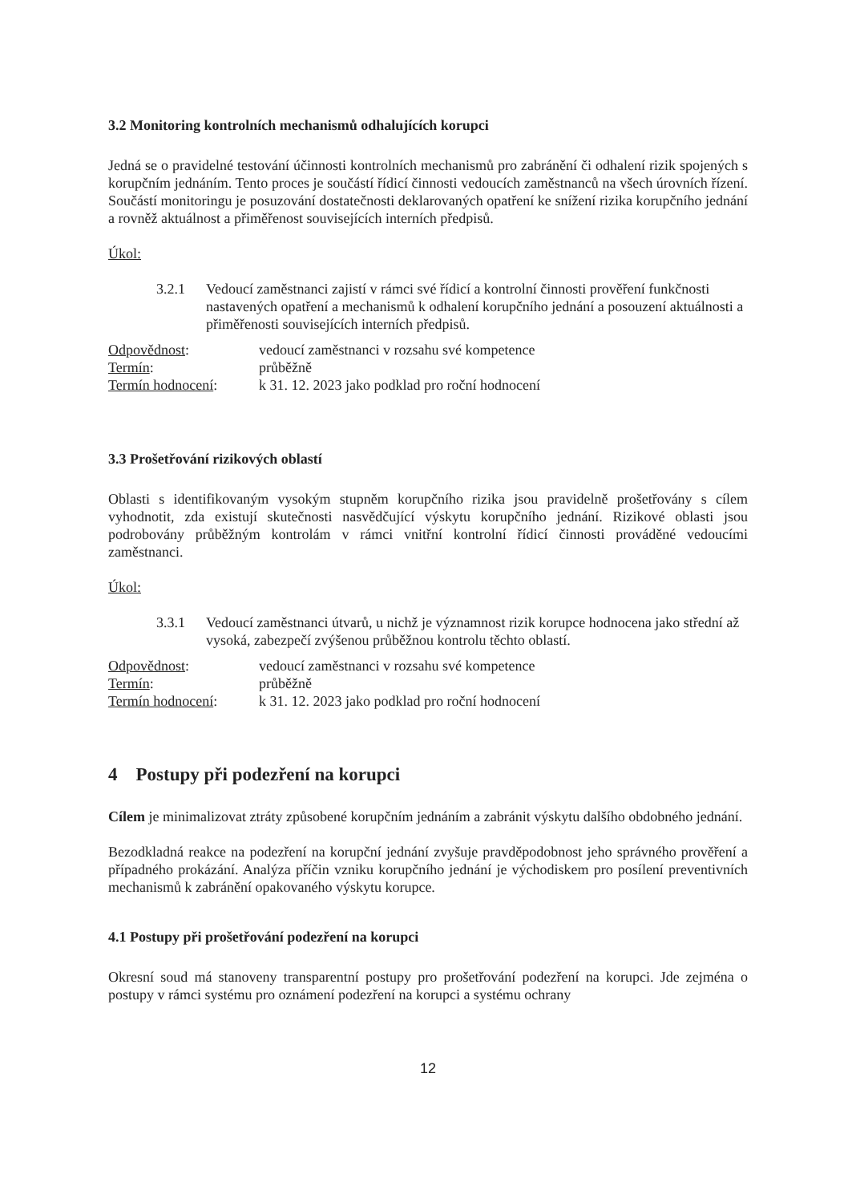3.2 Monitoring kontrolních mechanismů odhalujících korupci
Jedná se o pravidelné testování účinnosti kontrolních mechanismů pro zabránění či odhalení rizik spojených s korupčním jednáním. Tento proces je součástí řídicí činnosti vedoucích zaměstnanců na všech úrovních řízení. Součástí monitoringu je posuzování dostatečnosti deklarovaných opatření ke snížení rizika korupčního jednání a rovněž aktuálnost a přiměřenost souvisejících interních předpisů.
Úkol:
3.2.1 Vedoucí zaměstnanci zajistí v rámci své řídicí a kontrolní činnosti prověření funkčnosti nastavených opatření a mechanismů k odhalení korupčního jednání a posouzení aktuálnosti a přiměřenosti souvisejících interních předpisů.
| Odpovědnost : | vedoucí zaměstnanci v rozsahu své kompetence |
| Termín : | průběžně |
| Termín hodnocení : | k 31. 12. 2023 jako podklad pro roční hodnocení |
3.3 Prošetřování rizikových oblastí
Oblasti s identifikovaným vysokým stupněm korupčního rizika jsou pravidelně prošetřovány s cílem vyhodnotit, zda existují skutečnosti nasvědčující výskytu korupčního jednání. Rizikové oblasti jsou podrobovány průběžným kontrolám v rámci vnitřní kontrolní řídicí činnosti prováděné vedoucími zaměstnanci.
Úkol:
3.3.1 Vedoucí zaměstnanci útvarů, u nichž je významnost rizik korupce hodnocena jako střední až vysoká, zabezpečí zvýšenou průběžnou kontrolu těchto oblastí.
| Odpovědnost : | vedoucí zaměstnanci v rozsahu své kompetence |
| Termín : | průběžně |
| Termín hodnocení : | k 31. 12. 2023 jako podklad pro roční hodnocení |
4 Postupy při podezření na korupci
Cílem je minimalizovat ztráty způsobené korupčním jednáním a zabránit výskytu dalšího obdobného jednání.
Bezodkladná reakce na podezření na korupční jednání zvyšuje pravděpodobnost jeho správného prověření a případného prokázání. Analýza příčin vzniku korupčního jednání je východiskem pro posílení preventivních mechanismů k zabránění opakovaného výskytu korupce.
4.1 Postupy při prošetřování podezření na korupci
Okresní soud má stanoveny transparentní postupy pro prošetřování podezření na korupci. Jde zejména o postupy v rámci systému pro oznámení podezření na korupci a systému ochrany
12